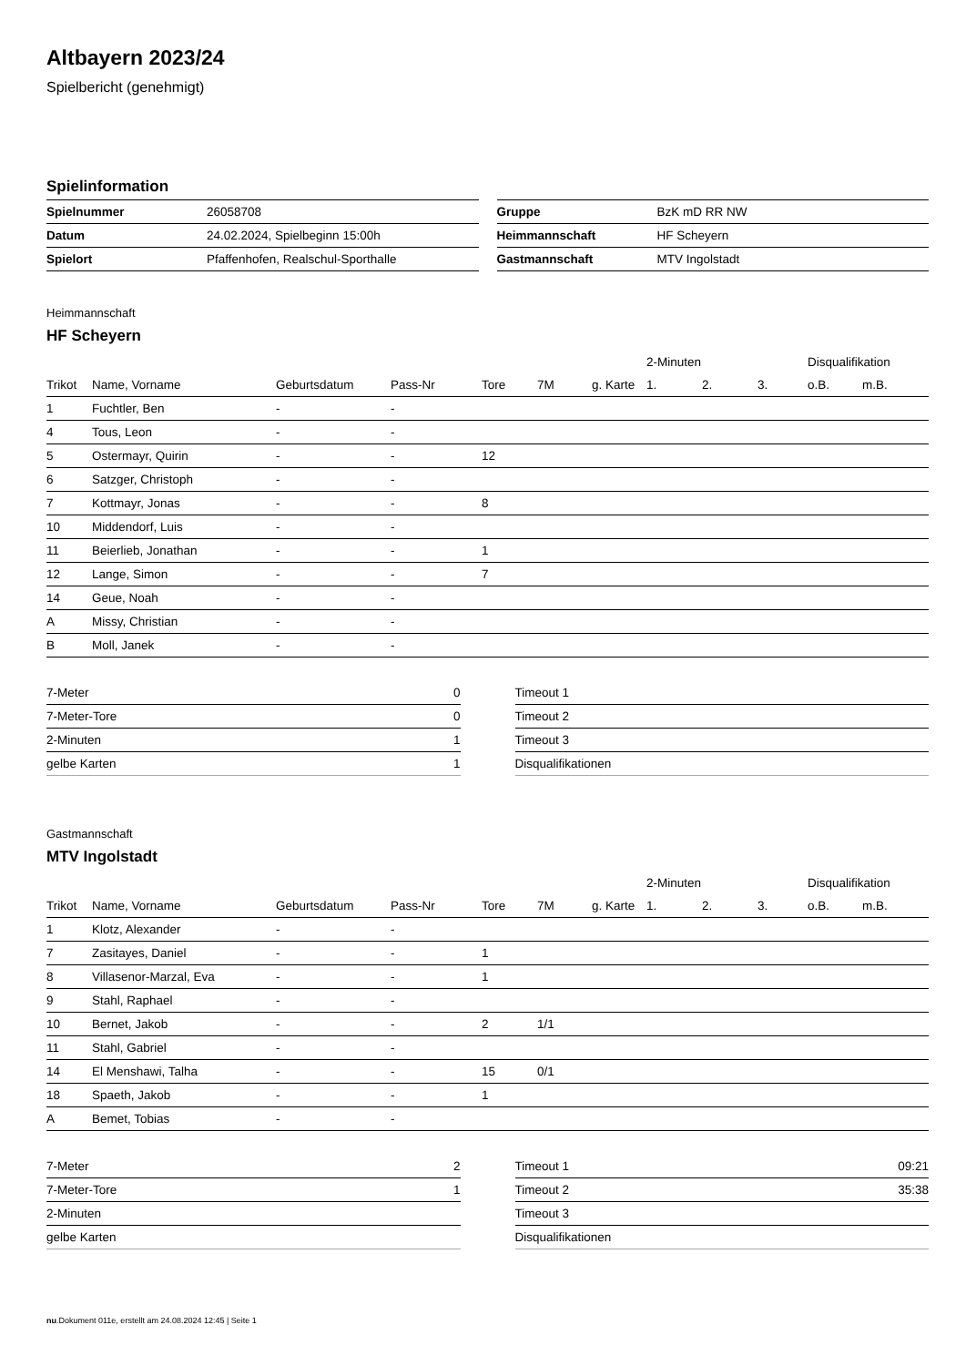Altbayern 2023/24
Spielbericht (genehmigt)
Spielinformation
| Spielnummer | 26058708 |
| Datum | 24.02.2024, Spielbeginn 15:00h |
| Spielort | Pfaffenhofen, Realschul-Sporthalle |
| Gruppe | BzK mD RR NW |
| Heimmannschaft | HF Scheyern |
| Gastmannschaft | MTV Ingolstadt |
Heimmannschaft
HF Scheyern
| | | | | | | | 2-Minuten | | | Disqualifikation | |
| --- | --- | --- | --- | --- | --- | --- | --- | --- | --- | --- | --- |
| Trikot | Name, Vorname | Geburtsdatum | Pass-Nr | Tore | 7M | g. Karte | 1. | 2. | 3. | o.B. | m.B. |
| 1 | Fuchtler, Ben | - | - | | | | | | | | |
| 4 | Tous, Leon | - | - | | | | | | | | |
| 5 | Ostermayr, Quirin | - | - | 12 | | | | | | | |
| 6 | Satzger, Christoph | - | - | | | | | | | | |
| 7 | Kottmayr, Jonas | - | - | 8 | | | | | | | |
| 10 | Middendorf, Luis | - | - | | | | | | | | |
| 11 | Beierlieb, Jonathan | - | - | 1 | | | | | | | |
| 12 | Lange, Simon | - | - | 7 | | | | | | | |
| 14 | Geue, Noah | - | - | | | | | | | | |
| A | Missy, Christian | - | - | | | | | | | | |
| B | Moll, Janek | - | - | | | | | | | | |
| 7-Meter | 0 |
| 7-Meter-Tore | 0 |
| 2-Minuten | 1 |
| gelbe Karten | 1 |
| Timeout 1 | |
| Timeout 2 | |
| Timeout 3 | |
| Disqualifikationen | |
Gastmannschaft
MTV Ingolstadt
| | | | | | | | 2-Minuten | | | Disqualifikation | |
| --- | --- | --- | --- | --- | --- | --- | --- | --- | --- | --- | --- |
| Trikot | Name, Vorname | Geburtsdatum | Pass-Nr | Tore | 7M | g. Karte | 1. | 2. | 3. | o.B. | m.B. |
| 1 | Klotz, Alexander | - | - | | | | | | | | |
| 7 | Zasitayes, Daniel | - | - | 1 | | | | | | | |
| 8 | Villasenor-Marzal, Eva | - | - | 1 | | | | | | | |
| 9 | Stahl, Raphael | - | - | | | | | | | | |
| 10 | Bernet, Jakob | - | - | 2 | 1/1 | | | | | | |
| 11 | Stahl, Gabriel | - | - | | | | | | | | |
| 14 | El Menshawi, Talha | - | - | 15 | 0/1 | | | | | | |
| 18 | Spaeth, Jakob | - | - | 1 | | | | | | | |
| A | Bemet, Tobias | - | - | | | | | | | | |
| 7-Meter | 2 |
| 7-Meter-Tore | 1 |
| 2-Minuten | |
| gelbe Karten | |
| Timeout 1 | 09:21 |
| Timeout 2 | 35:38 |
| Timeout 3 | |
| Disqualifikationen | |
nu.Dokument 011e, erstellt am 24.08.2024 12:45 | Seite 1